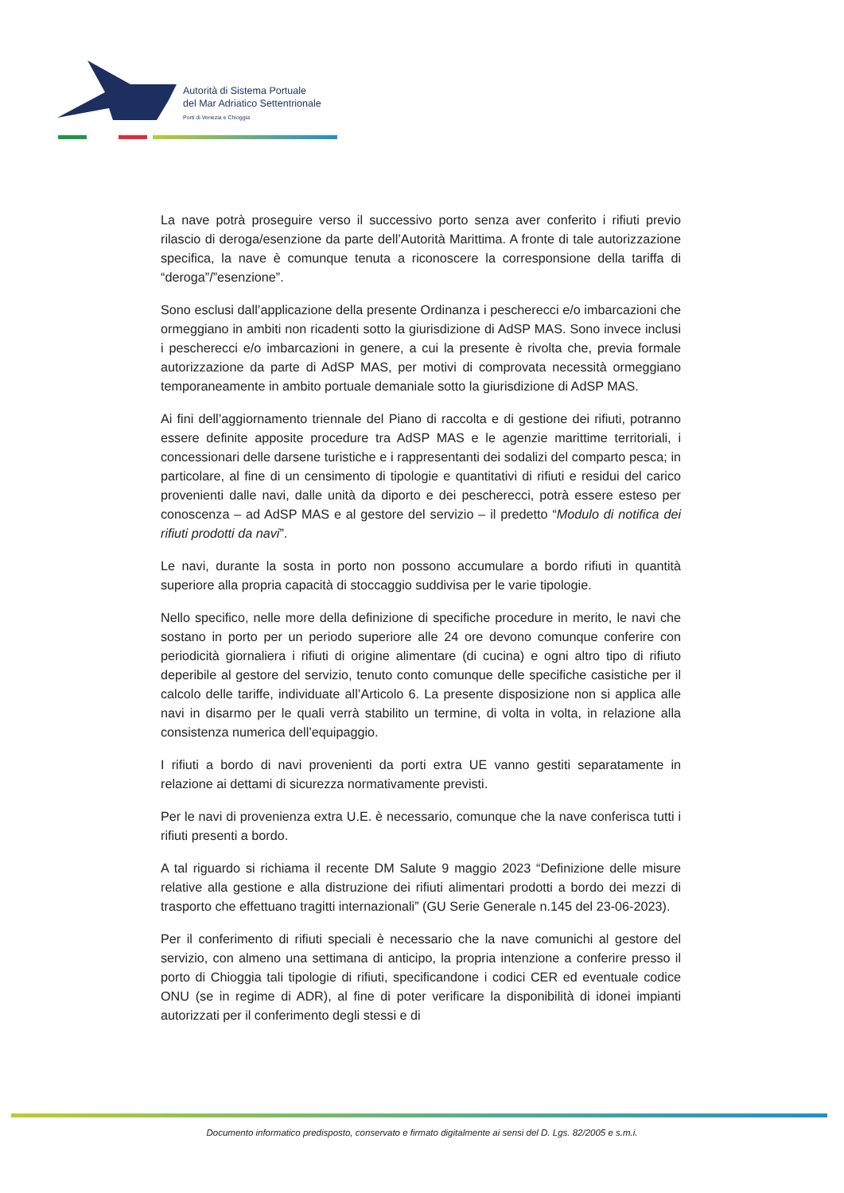Autorità di Sistema Portuale
del Mar Adriatico Settentrionale
Porti di Venezia e Chioggia
La nave potrà proseguire verso il successivo porto senza aver conferito i rifiuti previo rilascio di deroga/esenzione da parte dell’Autorità Marittima. A fronte di tale autorizzazione specifica, la nave è comunque tenuta a riconoscere la corresponsione della tariffa di “deroga”/”esenzione”.
Sono esclusi dall’applicazione della presente Ordinanza i pescherecci e/o imbarcazioni che ormeggiano in ambiti non ricadenti sotto la giurisdizione di AdSP MAS. Sono invece inclusi i pescherecci e/o imbarcazioni in genere, a cui la presente è rivolta che, previa formale autorizzazione da parte di AdSP MAS, per motivi di comprovata necessità ormeggiano temporaneamente in ambito portuale demaniale sotto la giurisdizione di AdSP MAS.
Ai fini dell’aggiornamento triennale del Piano di raccolta e di gestione dei rifiuti, potranno essere definite apposite procedure tra AdSP MAS e le agenzie marittime territoriali, i concessionari delle darsene turistiche e i rappresentanti dei sodalizi del comparto pesca; in particolare, al fine di un censimento di tipologie e quantitativi di rifiuti e residui del carico provenienti dalle navi, dalle unità da diporto e dei pescherecci, potrà essere esteso per conoscenza – ad AdSP MAS e al gestore del servizio – il predetto “Modulo di notifica dei rifiuti prodotti da navi”.
Le navi, durante la sosta in porto non possono accumulare a bordo rifiuti in quantità superiore alla propria capacità di stoccaggio suddivisa per le varie tipologie.
Nello specifico, nelle more della definizione di specifiche procedure in merito, le navi che sostano in porto per un periodo superiore alle 24 ore devono comunque conferire con periodicità giornaliera i rifiuti di origine alimentare (di cucina) e ogni altro tipo di rifiuto deperibile al gestore del servizio, tenuto conto comunque delle specifiche casistiche per il calcolo delle tariffe, individuate all’Articolo 6. La presente disposizione non si applica alle navi in disarmo per le quali verrà stabilito un termine, di volta in volta, in relazione alla consistenza numerica dell’equipaggio.
I rifiuti a bordo di navi provenienti da porti extra UE vanno gestiti separatamente in relazione ai dettami di sicurezza normativamente previsti.
Per le navi di provenienza extra U.E. è necessario, comunque che la nave conferisca tutti i rifiuti presenti a bordo.
A tal riguardo si richiama il recente DM Salute 9 maggio 2023 “Definizione delle misure relative alla gestione e alla distruzione dei rifiuti alimentari prodotti a bordo dei mezzi di trasporto che effettuano tragitti internazionali” (GU Serie Generale n.145 del 23-06-2023).
Per il conferimento di rifiuti speciali è necessario che la nave comunichi al gestore del servizio, con almeno una settimana di anticipo, la propria intenzione a conferire presso il porto di Chioggia tali tipologie di rifiuti, specificandone i codici CER ed eventuale codice ONU (se in regime di ADR), al fine di poter verificare la disponibilità di idonei impianti autorizzati per il conferimento degli stessi e di
Documento informatico predisposto, conservato e firmato digitalmente ai sensi del D. Lgs. 82/2005 e s.m.i.